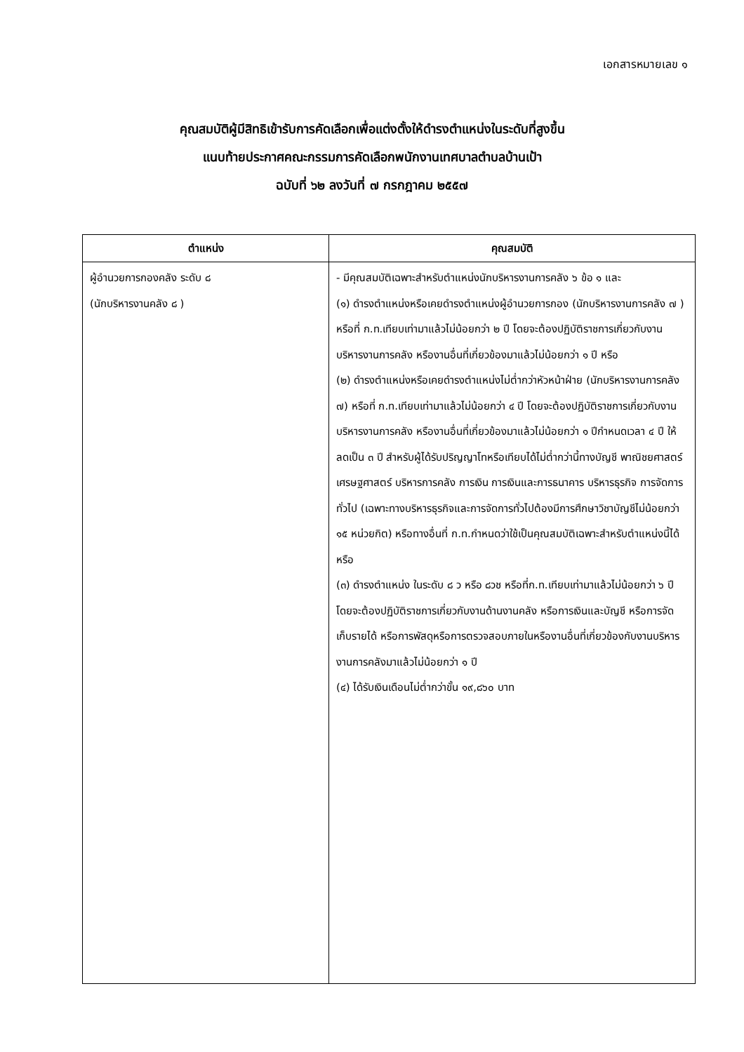เอกสารหมายเลข ๑
คุณสมบัติผู้มีสิทธิเข้ารับการคัดเลือกเพื่อแต่งตั้งให้ดำรงตำแหน่งในระดับที่สูงขึ้น
แนบท้ายประกาศคณะกรรมการคัดเลือกพนักงานเทศบาลตำบลบ้านเป้า
ฉบับที่ ๖๒ ลงวันที่ ๗ กรกฎาคม ๒๕๕๗
| ตำแหน่ง | คุณสมบัติ |
| --- | --- |
| ผู้อำนวยการกองคลัง ระดับ ๘ (นักบริหารงานคลัง ๘ ) | - มีคุณสมบัติเฉพาะสำหรับตำแหน่งนักบริหารงานการคลัง ๖ ข้อ ๑ และ (๑) ดำรงตำแหน่งหรือเคยดำรงตำแหน่งผู้อำนวยการกอง (นักบริหารงานการคลัง ๗ ) หรือที่ ก.ท.เทียบเท่ามาแล้วไม่น้อยกว่า ๒ ปี โดยจะต้องปฏิบัติราชการเกี่ยวกับงานบริหารงานการคลัง หรืองานอื่นที่เกี่ยวข้องมาแล้วไม่น้อยกว่า ๑ ปี หรือ (๒) ดำรงตำแหน่งหรือเคยดำรงตำแหน่งไม่ต่ำกว่าหัวหน้าฝ่าย (นักบริหารงานการคลัง ๗) หรือที่ ก.ท.เทียบเท่ามาแล้วไม่น้อยกว่า ๔ ปี โดยจะต้องปฏิบัติราชการเกี่ยวกับงานบริหารงานการคลัง หรืองานอื่นที่เกี่ยวข้องมาแล้วไม่น้อยกว่า ๑ ปีกำหนดเวลา ๔ ปี ให้ลดเป็น ๓ ปี สำหรับผู้ได้รับปริญญาโทหรือเทียบได้ไม่ต่ำกว่านี้ทางบัญชี พาณิชยศาสตร์ เศรษฐศาสตร์ บริหารการคลัง การเงิน การเงินและการธนาคาร บริหารธุรกิจ การจัดการทั่วไป (เฉพาะทางบริหารธุรกิจและการจัดการทั่วไปต้องมีการศึกษาวิชาบัญชีไม่น้อยกว่า ๑๕ หน่วยกิต) หรือทางอื่นที่ ก.ท.กำหนดว่าใช้เป็นคุณสมบัติเฉพาะสำหรับตำแหน่งนี้ได้ หรือ (๓) ดำรงตำแหน่ง ในระดับ ๘ ว หรือ ๘วช หรือที่ก.ท.เทียบเท่ามาแล้วไม่น้อยกว่า ๖ ปี โดยจะต้องปฏิบัติราชการเกี่ยวกับงานด้านงานคลัง หรือการเงินและบัญชี หรือการจัดเก็บรายได้ หรือการพัสดุหรือการตรวจสอบภายในหรืองานอื่นที่เกี่ยวข้องกับงานบริหารงานการคลังมาแล้วไม่น้อยกว่า ๑ ปี (๔) ได้รับเงินเดือนไม่ต่ำกว่าขั้น ๑๙,๘๖๐ บาท |